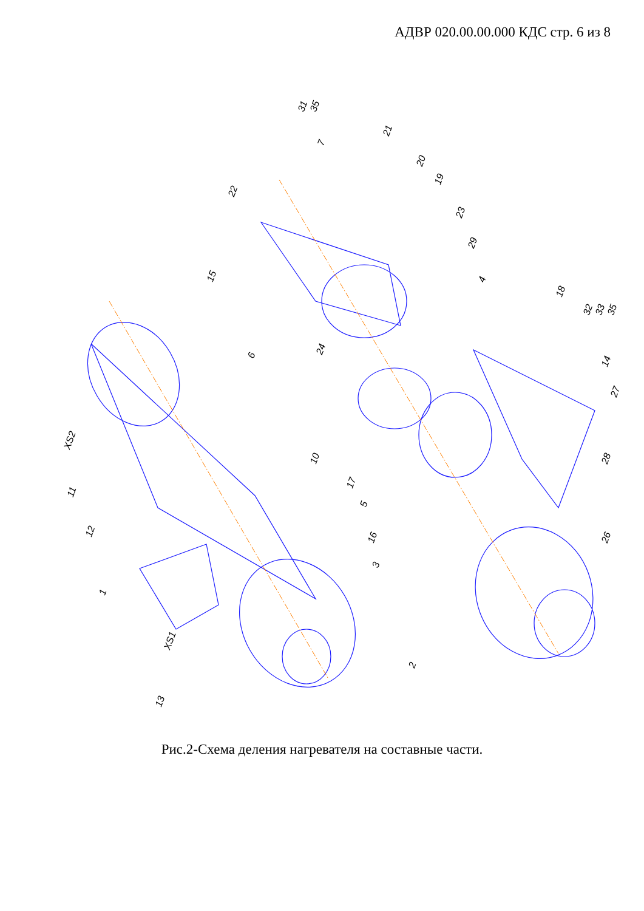АДВР 020.00.00.000 КДС стр. 6 из 8
31 35
7
21
20
22
19
23
29
15 4
18
32 33 35
24
6
14
27
XS2
10 28
11
17
5
12
26 16
3
1
XS1
2
13
Рис.2-Схема деления нагревателя на составные части.